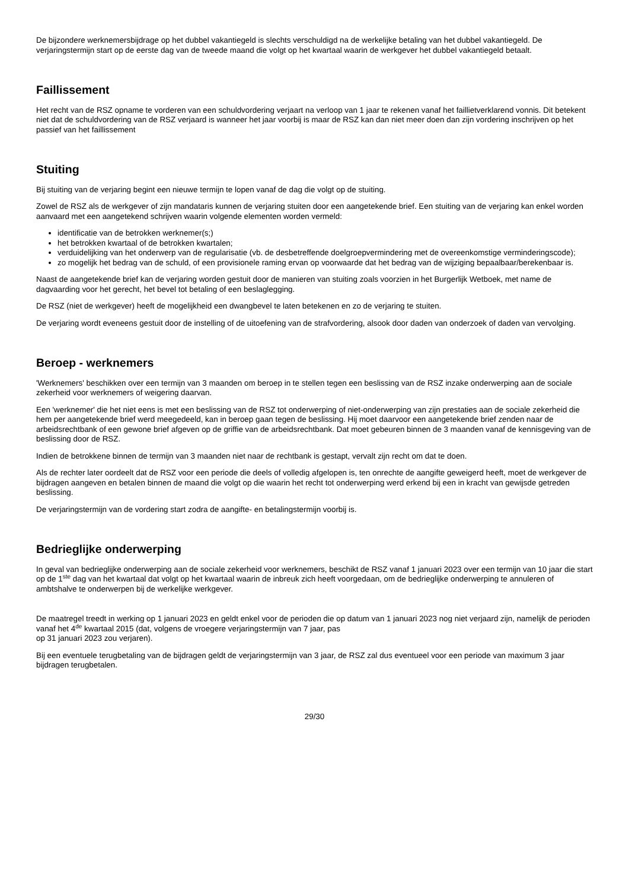De bijzondere werknemersbijdrage op het dubbel vakantiegeld is slechts verschuldigd na de werkelijke betaling van het dubbel vakantiegeld. De verjaringstermijn start op de eerste dag van de tweede maand die volgt op het kwartaal waarin de werkgever het dubbel vakantiegeld betaalt.
Faillissement
Het recht van de RSZ opname te vorderen van een schuldvordering verjaart na verloop van 1 jaar te rekenen vanaf het faillietverklarend vonnis. Dit betekent niet dat de schuldvordering van de RSZ verjaard is wanneer het jaar voorbij is maar de RSZ kan dan niet meer doen dan zijn vordering inschrijven op het passief van het faillissement
Stuiting
Bij stuiting van de verjaring begint een nieuwe termijn te lopen vanaf de dag die volgt op de stuiting.
Zowel de RSZ als de werkgever of zijn mandataris kunnen de verjaring stuiten door een aangetekende brief. Een stuiting van de verjaring kan enkel worden aanvaard met een aangetekend schrijven waarin volgende elementen worden vermeld:
identificatie van de betrokken werknemer(s;)
het betrokken kwartaal of de betrokken kwartalen;
verduidelijking van het onderwerp van de regularisatie (vb. de desbetreffende doelgroepvermindering met de overeenkomstige verminderingscode);
zo mogelijk het bedrag van de schuld, of een provisionele raming ervan op voorwaarde dat het bedrag van de wijziging bepaalbaar/berekenbaar is.
Naast de aangetekende brief kan de verjaring worden gestuit door de manieren van stuiting zoals voorzien in het Burgerlijk Wetboek, met name de dagvaarding voor het gerecht, het bevel tot betaling of een beslaglegging.
De RSZ (niet de werkgever) heeft de mogelijkheid een dwangbevel te laten betekenen en zo de verjaring te stuiten.
De verjaring wordt eveneens gestuit door de instelling of de uitoefening van de strafvordering, alsook door daden van onderzoek of daden van vervolging.
Beroep - werknemers
'Werknemers' beschikken over een termijn van 3 maanden om beroep in te stellen tegen een beslissing van de RSZ inzake onderwerping aan de sociale zekerheid voor werknemers of weigering daarvan.
Een 'werknemer' die het niet eens is met een beslissing van de RSZ tot onderwerping of niet-onderwerping van zijn prestaties aan de sociale zekerheid die hem per aangetekende brief werd meegedeeld, kan in beroep gaan tegen de beslissing. Hij moet daarvoor een aangetekende brief zenden naar de arbeidsrechtbank of een gewone brief afgeven op de griffie van de arbeidsrechtbank. Dat moet gebeuren binnen de 3 maanden vanaf de kennisgeving van de beslissing door de RSZ.
Indien de betrokkene binnen de termijn van 3 maanden niet naar de rechtbank is gestapt, vervalt zijn recht om dat te doen.
Als de rechter later oordeelt dat de RSZ voor een periode die deels of volledig afgelopen is, ten onrechte de aangifte geweigerd heeft, moet de werkgever de bijdragen aangeven en betalen binnen de maand die volgt op die waarin het recht tot onderwerping werd erkend bij een in kracht van gewijsde getreden beslissing.
De verjaringstermijn van de vordering start zodra de aangifte- en betalingstermijn voorbij is.
Bedrieglijke onderwerping
In geval van bedrieglijke onderwerping aan de sociale zekerheid voor werknemers, beschikt de RSZ vanaf 1 januari 2023 over een termijn van 10 jaar die start op de 1<sup>ste</sup> dag van het kwartaal dat volgt op het kwartaal waarin de inbreuk zich heeft voorgedaan, om de bedrieglijke onderwerping te annuleren of ambtshalve te onderwerpen bij de werkelijke werkgever.
De maatregel treedt in werking op 1 januari 2023 en geldt enkel voor de perioden die op datum van 1 januari 2023 nog niet verjaard zijn, namelijk de perioden vanaf het 4<sup>de</sup> kwartaal 2015 (dat, volgens de vroegere verjaringstermijn van 7 jaar, pas
op 31 januari 2023 zou verjaren).
Bij een eventuele terugbetaling van de bijdragen geldt de verjaringstermijn van 3 jaar, de RSZ zal dus eventueel voor een periode van maximum 3 jaar bijdragen terugbetalen.
29/30